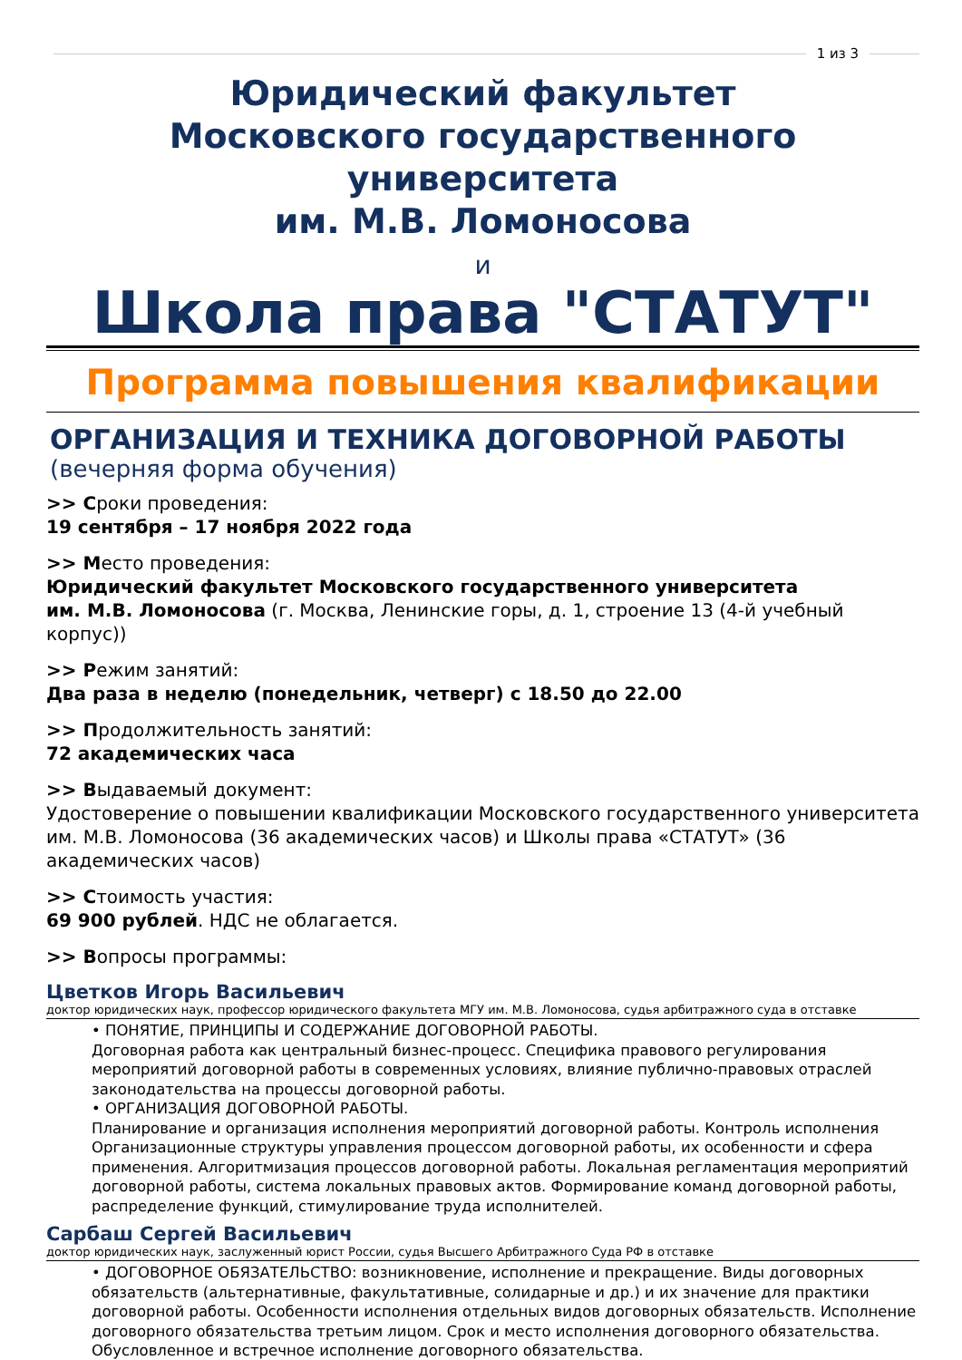1 из 3
Юридический факультет
Московского государственного университета
им. М.В. Ломоносова
и
Школа права "СТАТУТ"
Программа повышения квалификации
ОРГАНИЗАЦИЯ И ТЕХНИКА ДОГОВОРНОЙ РАБОТЫ
(вечерняя форма обучения)
>> Сроки проведения:
19 сентября – 17 ноября 2022 года
>> Место проведения:
Юридический факультет Московского государственного университета
им. М.В. Ломоносова (г. Москва, Ленинские горы, д. 1, строение 13 (4-й учебный корпус))
>> Режим занятий:
Два раза в неделю (понедельник, четверг) с 18.50 до 22.00
>> Продолжительность занятий:
72 академических часа
>> Выдаваемый документ:
Удостоверение о повышении квалификации Московского государственного университета им. М.В. Ломоносова (36 академических часов) и Школы права «СТАТУТ» (36 академических часов)
>> Стоимость участия:
69 900 рублей. НДС не облагается.
>> Вопросы программы:
Цветков Игорь Васильевич
доктор юридических наук, профессор юридического факультета МГУ им. М.В. Ломоносова, судья арбитражного суда в отставке
• ПОНЯТИЕ, ПРИНЦИПЫ И СОДЕРЖАНИЕ ДОГОВОРНОЙ РАБОТЫ.
Договорная работа как центральный бизнес-процесс. Специфика правового регулирования мероприятий договорной работы в современных условиях, влияние публично-правовых отраслей законодательства на процессы договорной работы.
• ОРГАНИЗАЦИЯ ДОГОВОРНОЙ РАБОТЫ.
Планирование и организация исполнения мероприятий договорной работы. Контроль исполнения Организационные структуры управления процессом договорной работы, их особенности и сфера применения. Алгоритмизация процессов договорной работы. Локальная регламентация мероприятий договорной работы, система локальных правовых актов. Формирование команд договорной работы, распределение функций, стимулирование труда исполнителей.
Сарбаш Сергей Васильевич
доктор юридических наук, заслуженный юрист России, судья Высшего Арбитражного Суда РФ в отставке
• ДОГОВОРНОЕ ОБЯЗАТЕЛЬСТВО: возникновение, исполнение и прекращение. Виды договорных обязательств (альтернативные, факультативные, солидарные и др.) и их значение для практики договорной работы. Особенности исполнения отдельных видов договорных обязательств. Исполнение договорного обязательства третьим лицом. Срок и место исполнения договорного обязательства. Обусловленное и встречное исполнение договорного обязательства.